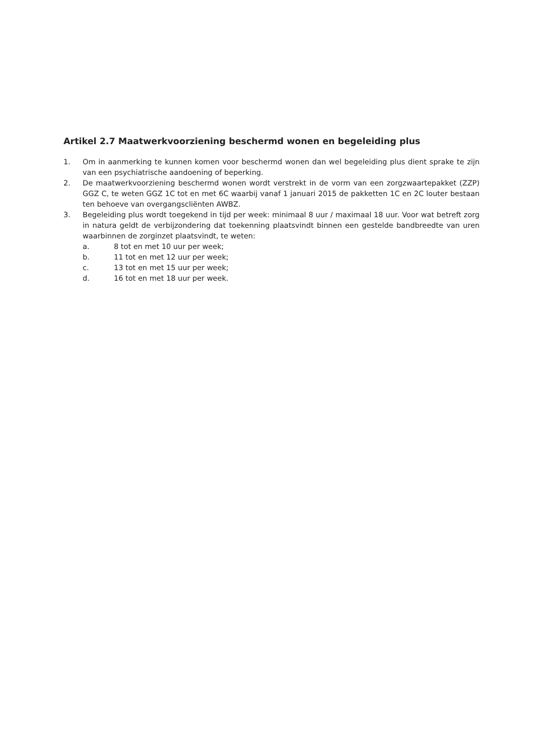Artikel 2.7 Maatwerkvoorziening beschermd wonen en begeleiding plus
1. Om in aanmerking te kunnen komen voor beschermd wonen dan wel begeleiding plus dient sprake te zijn van een psychiatrische aandoening of beperking.
2. De maatwerkvoorziening beschermd wonen wordt verstrekt in de vorm van een zorgzwaartepakket (ZZP) GGZ C, te weten GGZ 1C tot en met 6C waarbij vanaf 1 januari 2015 de pakketten 1C en 2C louter bestaan ten behoeve van overgangscliënten AWBZ.
3. Begeleiding plus wordt toegekend in tijd per week: minimaal 8 uur / maximaal 18 uur. Voor wat betreft zorg in natura geldt de verbijzondering dat toekenning plaatsvindt binnen een gestelde bandbreedte van uren waarbinnen de zorginzet plaatsvindt, te weten:
a. 8 tot en met 10 uur per week;
b. 11 tot en met 12 uur per week;
c. 13 tot en met 15 uur per week;
d. 16 tot en met 18 uur per week.